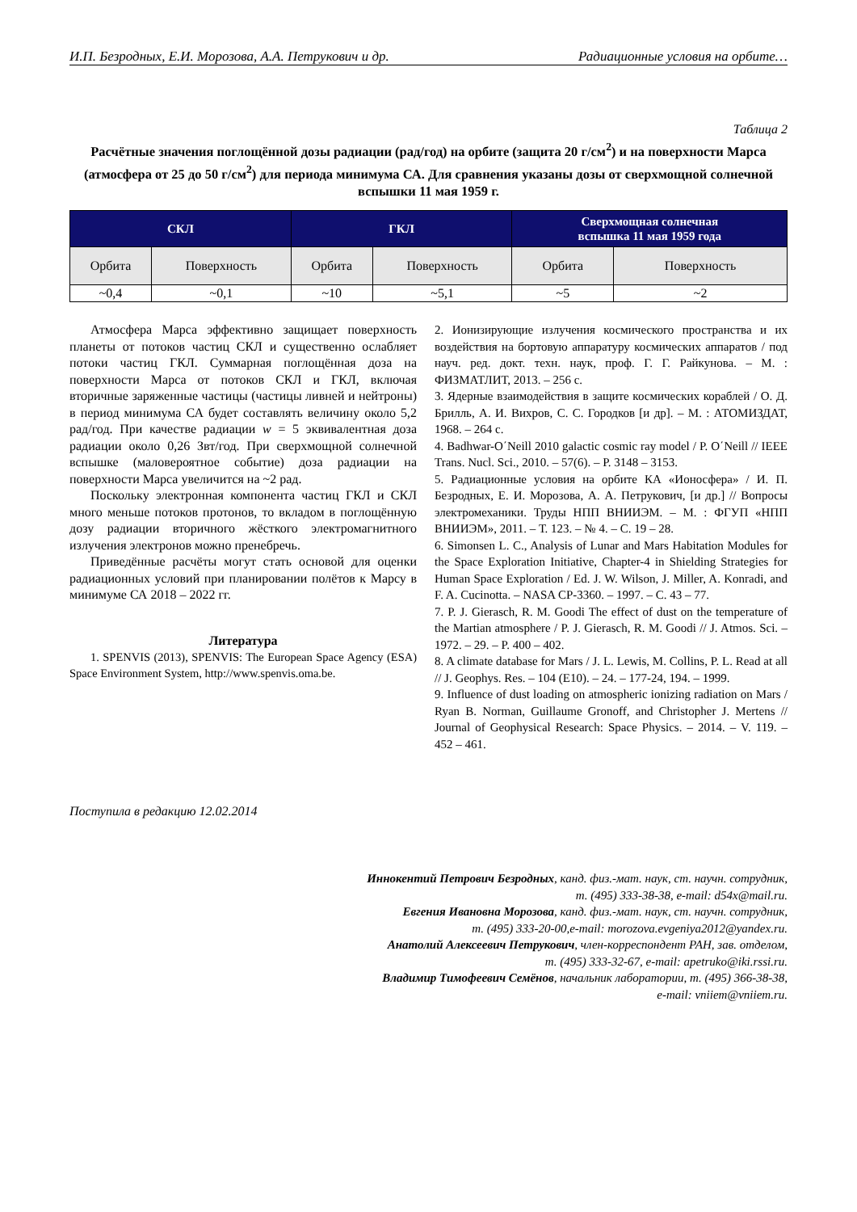И.П. Безродных, Е.И. Морозова, А.А. Петрукович и др. Радиационные условия на орбите…
Таблица 2
Расчётные значения поглощённой дозы радиации (рад/год) на орбите (защита 20 г/см<sup>2</sup>) и на поверхности Марса (атмосфера от 25 до 50 г/см<sup>2</sup>) для периода минимума СА. Для сравнения указаны дозы от сверхмощной солнечной вспышки 11 мая 1959 г.
| СКЛ | | ГКЛ | | Сверхмощная солнечная вспышка 11 мая 1959 года | |
| --- | --- | --- | --- | --- | --- |
| Орбита | Поверхность | Орбита | Поверхность | Орбита | Поверхность |
| ~0,4 | ~0,1 | ~10 | ~5,1 | ~5 | ~2 |
Атмосфера Марса эффективно защищает поверхность планеты от потоков частиц СКЛ и существенно ослабляет потоки частиц ГКЛ. Суммарная поглощённая доза на поверхности Марса от потоков СКЛ и ГКЛ, включая вторичные заряженные частицы (частицы ливней и нейтроны) в период минимума СА будет составлять величину около 5,2 рад/год. При качестве радиации w = 5 эквивалентная доза радиации около 0,26 Звт/год. При сверхмощной солнечной вспышке (маловероятное событие) доза радиации на поверхности Марса увеличится на ~2 рад.
Поскольку электронная компонента частиц ГКЛ и СКЛ много меньше потоков протонов, то вкладом в поглощённую дозу радиации вторичного жёсткого электромагнитного излучения электронов можно пренебречь.
Приведённые расчёты могут стать основой для оценки радиационных условий при планировании полётов к Марсу в минимуме СА 2018 – 2022 гг.
Литература
1. SPENVIS (2013), SPENVIS: The European Space Agency (ESA) Space Environment System, http://www.spenvis.oma.be.
2. Ионизирующие излучения космического пространства и их воздействия на бортовую аппаратуру космических аппаратов / под науч. ред. докт. техн. наук, проф. Г. Г. Райкунова. – М. : ФИЗМАТЛИТ, 2013. – 256 с.
3. Ядерные взаимодействия в защите космических кораблей / О. Д. Брилль, А. И. Вихров, С. С. Городков [и др]. – М. : АТОМИЗДАТ, 1968. – 264 с.
4. Badhwar-O΄Neill 2010 galactic cosmic ray model / P. O΄Neill // IEEE Trans. Nucl. Sci., 2010. – 57(6). – P. 3148 – 3153.
5. Радиационные условия на орбите КА «Ионосфера» / И. П. Безродных, Е. И. Морозова, А. А. Петрукович, [и др.] // Вопросы электромеханики. Труды НПП ВНИИЭМ. – М. : ФГУП «НПП ВНИИЭМ», 2011. – Т. 123. – № 4. – С. 19 – 28.
6. Simonsen L. C., Analysis of Lunar and Mars Habitation Modules for the Space Exploration Initiative, Chapter-4 in Shielding Strategies for Human Space Exploration / Ed. J. W. Wilson, J. Miller, A. Konradi, and F. A. Cucinotta. – NASA CP-3360. – 1997. – С. 43 – 77.
7. P. J. Gierasch, R. M. Goodi The effect of dust on the temperature of the Martian atmosphere / P. J. Gierasch, R. M. Goodi // J. Atmos. Sci. – 1972. – 29. – P. 400 – 402.
8. A climate database for Mars / J. L. Lewis, M. Collins, P. L. Read at all // J. Geophys. Res. – 104 (E10). – 24. – 177-24, 194. – 1999.
9. Influence of dust loading on atmospheric ionizing radiation on Mars / Ryan B. Norman, Guillaume Gronoff, and Christopher J. Mertens // Journal of Geophysical Research: Space Physics. – 2014. – V. 119. – 452 – 461.
Поступила в редакцию 12.02.2014
Иннокентий Петрович Безродных, канд. физ.-мат. наук, ст. научн. сотрудник,
т. (495) 333-38-38, e-mail: d54x@mail.ru.
Евгения Ивановна Морозова, канд. физ.-мат. наук, ст. научн. сотрудник,
т. (495) 333-20-00,e-mail: morozova.evgeniya2012@yandex.ru.
Анатолий Алексеевич Петрукович, член-корреспондент РАН, зав. отделом,
т. (495) 333-32-67, e-mail: apetruko@iki.rssi.ru.
Владимир Тимофеевич Семёнов, начальник лаборатории, т. (495) 366-38-38,
e-mail: vniiem@vniiem.ru.